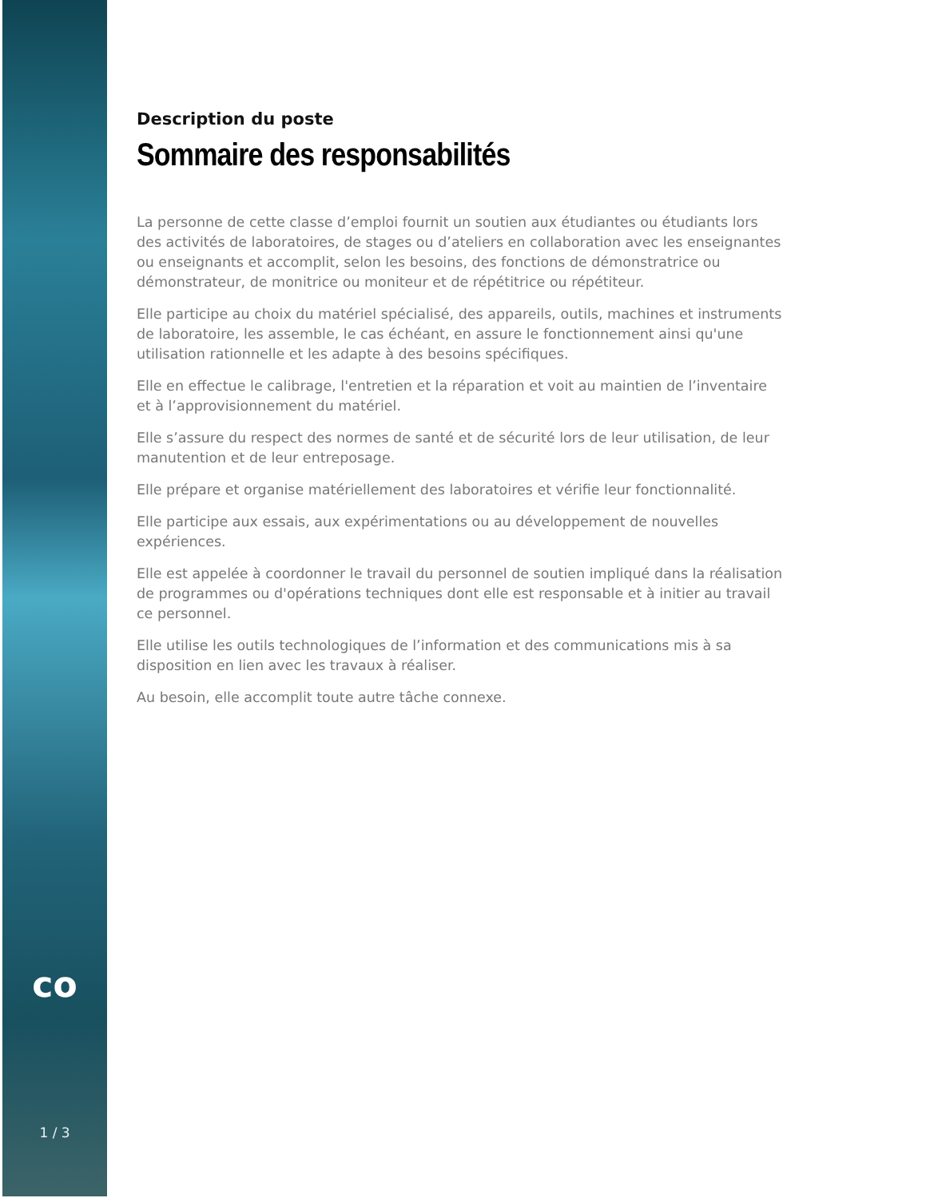co
1 / 3
Description du poste
Sommaire des responsabilités
La personne de cette classe d’emploi fournit un soutien aux étudiantes ou étudiants lors des activités de laboratoires, de stages ou d’ateliers en collaboration avec les enseignantes ou enseignants et accomplit, selon les besoins, des fonctions de démonstratrice ou démonstrateur, de monitrice ou moniteur et de répétitrice ou répétiteur.
Elle participe au choix du matériel spécialisé, des appareils, outils, machines et instruments de laboratoire, les assemble, le cas échéant, en assure le fonctionnement ainsi qu'une utilisation rationnelle et les adapte à des besoins spécifiques.
Elle en effectue le calibrage, l'entretien et la réparation et voit au maintien de l’inventaire et à l’approvisionnement du matériel.
Elle s’assure du respect des normes de santé et de sécurité lors de leur utilisation, de leur manutention et de leur entreposage.
Elle prépare et organise matériellement des laboratoires et vérifie leur fonctionnalité.
Elle participe aux essais, aux expérimentations ou au développement de nouvelles expériences.
Elle est appelée à coordonner le travail du personnel de soutien impliqué dans la réalisation de programmes ou d'opérations techniques dont elle est responsable et à initier au travail ce personnel.
Elle utilise les outils technologiques de l’information et des communications mis à sa disposition en lien avec les travaux à réaliser.
Au besoin, elle accomplit toute autre tâche connexe.